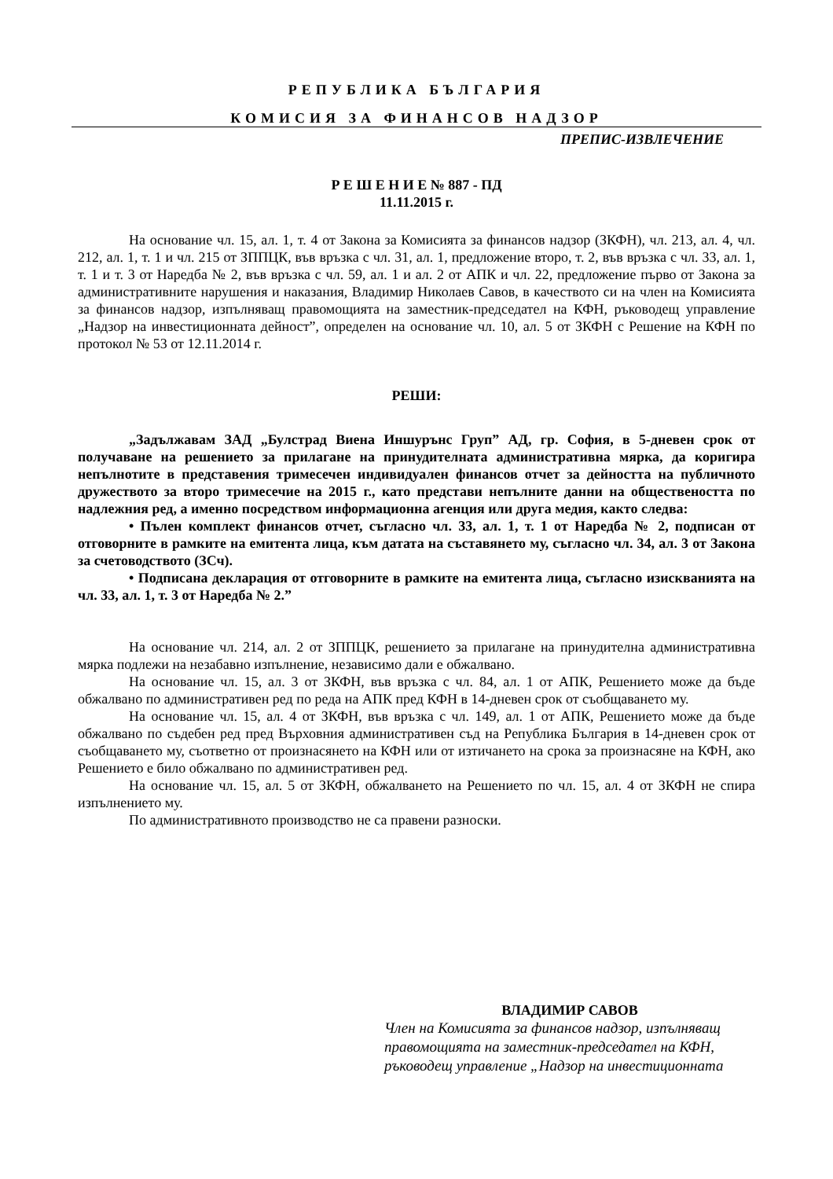РЕПУБЛИКА БЪЛГАРИЯ
КОМИСИЯ ЗА ФИНАНСОВ НАДЗОР
ПРЕПИС-ИЗВЛЕЧЕНИЕ
Р Е Ш Е Н И Е № 887 - ПД
11.11.2015 г.
На основание чл. 15, ал. 1, т. 4 от Закона за Комисията за финансов надзор (ЗКФН), чл. 213, ал. 4, чл. 212, ал. 1, т. 1 и чл. 215 от ЗППЦК, във връзка с чл. 31, ал. 1, предложение второ, т. 2, във връзка с чл. 33, ал. 1, т. 1 и т. 3 от Наредба № 2, във връзка с чл. 59, ал. 1 и ал. 2 от АПК и чл. 22, предложение първо от Закона за административните нарушения и наказания, Владимир Николаев Савов, в качеството си на член на Комисията за финансов надзор, изпълняващ правомощията на заместник-председател на КФН, ръководещ управление „Надзор на инвестиционната дейност”, определен на основание чл. 10, ал. 5 от ЗКФН с Решение на КФН по протокол № 53 от 12.11.2014 г.
РЕШИ:
„Задължавам ЗАД „Булстрад Виена Иншурънс Груп” АД, гр. София, в 5-дневен срок от получаване на решението за прилагане на принудителната административна мярка, да коригира непълнотите в представения тримесечен индивидуален финансов отчет за дейността на публичното дружеството за второ тримесечие на 2015 г., като представи непълните данни на обществеността по надлежния ред, а именно посредством информационна агенция или друга медия, както следва:
• Пълен комплект финансов отчет, съгласно чл. 33, ал. 1, т. 1 от Наредба № 2, подписан от отговорните в рамките на емитента лица, към датата на съставянето му, съгласно чл. 34, ал. 3 от Закона за счетоводството (ЗСч).
• Подписана декларация от отговорните в рамките на емитента лица, съгласно изискванията на чл. 33, ал. 1, т. 3 от Наредба № 2.”
На основание чл. 214, ал. 2 от ЗППЦК, решението за прилагане на принудителна административна мярка подлежи на незабавно изпълнение, независимо дали е обжалвано.
На основание чл. 15, ал. 3 от ЗКФН, във връзка с чл. 84, ал. 1 от АПК, Решението може да бъде обжалвано по административен ред по реда на АПК пред КФН в 14-дневен срок от съобщаването му.
На основание чл. 15, ал. 4 от ЗКФН, във връзка с чл. 149, ал. 1 от АПК, Решението може да бъде обжалвано по съдебен ред пред Върховния административен съд на Република България в 14-дневен срок от съобщаването му, съответно от произнасянето на КФН или от изтичането на срока за произнасяне на КФН, ако Решението е било обжалвано по административен ред.
На основание чл. 15, ал. 5 от ЗКФН, обжалването на Решението по чл. 15, ал. 4 от ЗКФН не спира изпълнението му.
По административното производство не са правени разноски.
ВЛАДИМИР САВОВ
Член на Комисията за финансов надзор, изпълняващ правомощията на заместник-председател на КФН, ръководещ управление „Надзор на инвестиционната